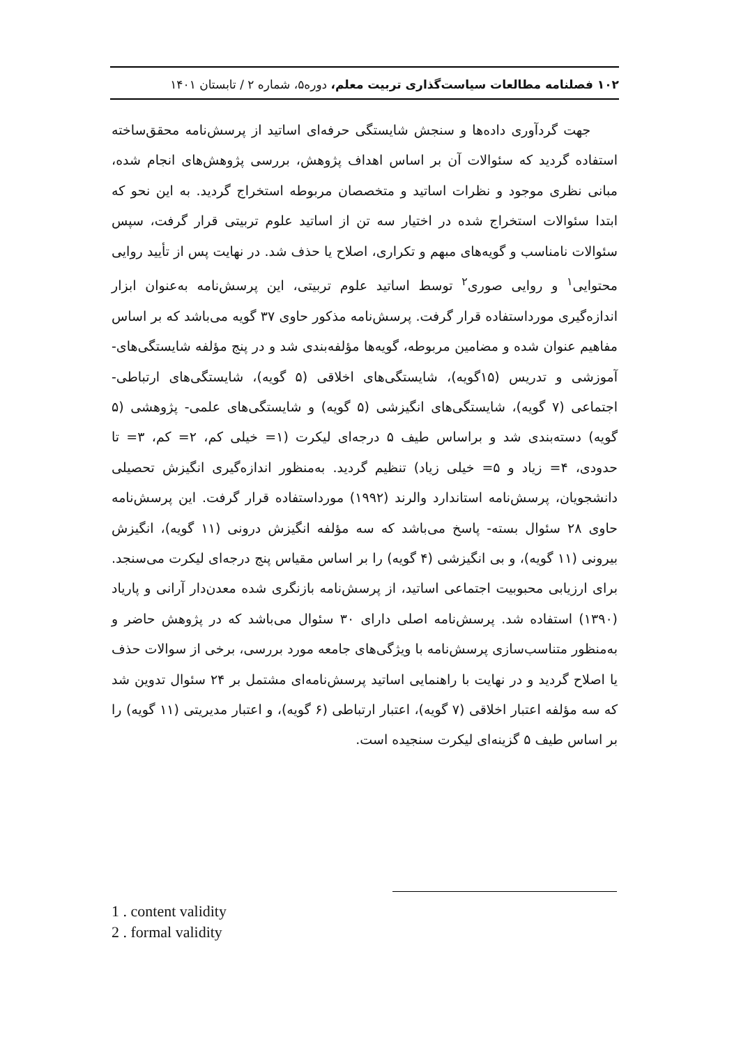۱۰۲ فصلنامه مطالعات سیاست‌گذاری تربیت معلم، دوره۵، شماره ۲ / تابستان ۱۴۰۱
جهت گردآوری داده‌ها و سنجش شایستگی حرفه‌ای اساتید از پرسش‌نامه محقق‌ساخته استفاده گردید که سئوالات آن بر اساس اهداف پژوهش، بررسی پژوهش‌های انجام شده، مبانی نظری موجود و نظرات اساتید و متخصصان مربوطه استخراج گردید. به این نحو که ابتدا سئوالات استخراج شده در اختیار سه تن از اساتید علوم تربیتی قرار گرفت، سپس سئوالات نامناسب و گویه‌های مبهم و تکراری، اصلاح یا حذف شد. در نهایت پس از تأیید روایی محتوایی<sup>۱</sup> و روایی صوری<sup>۲</sup> توسط اساتید علوم تربیتی، این پرسش‌نامه به‌عنوان ابزار اندازه‌گیری مورداستفاده قرار گرفت. پرسش‌نامه مذکور حاوی ۳۷ گویه می‌باشد که بر اساس مفاهیم عنوان شده و مضامین مربوطه، گویه‌ها مؤلفه‌بندی شد و در پنج مؤلفه شایستگی‌های- آموزشی و تدریس (۱۵گویه)، شایستگی‌های اخلاقی (۵ گویه)، شایستگی‌های ارتباطی- اجتماعی (۷ گویه)، شایستگی‌های انگیزشی (۵ گویه) و شایستگی‌های علمی- پژوهشی (۵ گویه) دسته‌بندی شد و براساس طیف ۵ درجه‌ای لیکرت (۱= خیلی کم، ۲= کم، ۳= تا حدودی، ۴= زیاد و ۵= خیلی زیاد) تنظیم گردید. به‌منظور اندازه‌گیری انگیزش تحصیلی دانشجویان، پرسش‌نامه استاندارد والرند (۱۹۹۲) مورداستفاده قرار گرفت. این پرسش‌نامه حاوی ۲۸ سئوال بسته- پاسخ می‌باشد که سه مؤلفه انگیزش درونی (۱۱ گویه)، انگیزش بیرونی (۱۱ گویه)، و بی انگیزشی (۴ گویه) را بر اساس مقیاس پنج درجه‌ای لیکرت می‌سنجد. برای ارزیابی محبوبیت اجتماعی اساتید، از پرسش‌نامه بازنگری شده معدن‌دار آرانی و پاریاد (۱۳۹۰) استفاده شد. پرسش‌نامه اصلی دارای ۳۰ سئوال می‌باشد که در پژوهش حاضر و به‌منظور متناسب‌سازی پرسش‌نامه با ویژگی‌های جامعه مورد بررسی، برخی از سوالات حذف یا اصلاح گردید و در نهایت با راهنمایی اساتید پرسش‌نامه‌ای مشتمل بر ۲۴ سئوال تدوین شد که سه مؤلفه اعتبار اخلاقی (۷ گویه)، اعتبار ارتباطی (۶ گویه)، و اعتبار مدیریتی (۱۱ گویه) را بر اساس طیف ۵ گزینه‌ای لیکرت سنجیده است.
1 . content validity
2 . formal validity